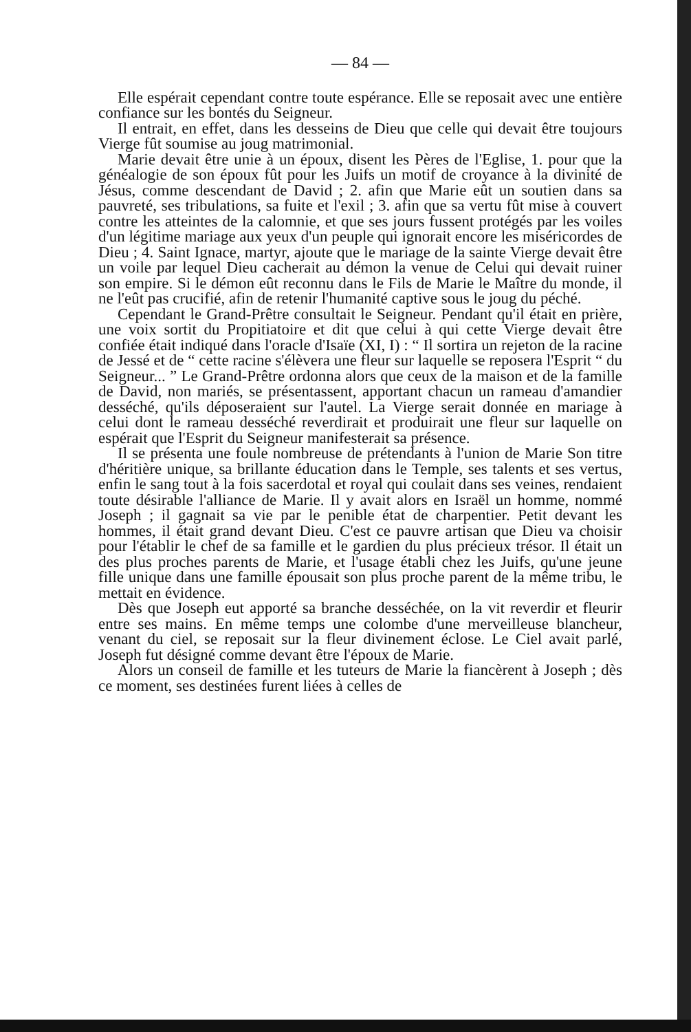— 84 —
Elle espérait cependant contre toute espérance. Elle se reposait avec une entière confiance sur les bontés du Seigneur.
Il entrait, en effet, dans les desseins de Dieu que celle qui devait être toujours Vierge fût soumise au joug matrimonial.
Marie devait être unie à un époux, disent les Pères de l'Eglise, 1. pour que la généalogie de son époux fût pour les Juifs un motif de croyance à la divinité de Jésus, comme descendant de David ; 2. afin que Marie eût un soutien dans sa pauvreté, ses tribulations, sa fuite et l'exil ; 3. afin que sa vertu fût mise à couvert contre les atteintes de la calomnie, et que ses jours fussent protégés par les voiles d'un légitime mariage aux yeux d'un peuple qui ignorait encore les miséricordes de Dieu ; 4. Saint Ignace, martyr, ajoute que le mariage de la sainte Vierge devait être un voile par lequel Dieu cacherait au démon la venue de Celui qui devait ruiner son empire. Si le démon eût reconnu dans le Fils de Marie le Maître du monde, il ne l'eût pas crucifié, afin de retenir l'humanité captive sous le joug du péché.
Cependant le Grand-Prêtre consultait le Seigneur. Pendant qu'il était en prière, une voix sortit du Propitiatoire et dit que celui à qui cette Vierge devait être confiée était indiqué dans l'oracle d'Isaïe (XI, I) : “ Il sortira un rejeton de la racine de Jessé et de “ cette racine s'élèvera une fleur sur laquelle se reposera l'Esprit “ du Seigneur... ” Le Grand-Prêtre ordonna alors que ceux de la maison et de la famille de David, non mariés, se présentassent, apportant chacun un rameau d'amandier desséché, qu'ils déposeraient sur l'autel. La Vierge serait donnée en mariage à celui dont le rameau desséché reverdirait et produirait une fleur sur laquelle on espérait que l'Esprit du Seigneur manifesterait sa présence.
Il se présenta une foule nombreuse de prétendants à l'union de Marie Son titre d'héritière unique, sa brillante éducation dans le Temple, ses talents et ses vertus, enfin le sang tout à la fois sacerdotal et royal qui coulait dans ses veines, rendaient toute désirable l'alliance de Marie. Il y avait alors en Israël un homme, nommé Joseph ; il gagnait sa vie par le penible état de charpentier. Petit devant les hommes, il était grand devant Dieu. C'est ce pauvre artisan que Dieu va choisir pour l'établir le chef de sa famille et le gardien du plus précieux trésor. Il était un des plus proches parents de Marie, et l'usage établi chez les Juifs, qu'une jeune fille unique dans une famille épousait son plus proche parent de la même tribu, le mettait en évidence.
Dès que Joseph eut apporté sa branche desséchée, on la vit reverdir et fleurir entre ses mains. En même temps une colombe d'une merveilleuse blancheur, venant du ciel, se reposait sur la fleur divinement éclose. Le Ciel avait parlé, Joseph fut désigné comme devant être l'époux de Marie.
Alors un conseil de famille et les tuteurs de Marie la fiancèrent à Joseph ; dès ce moment, ses destinées furent liées à celles de